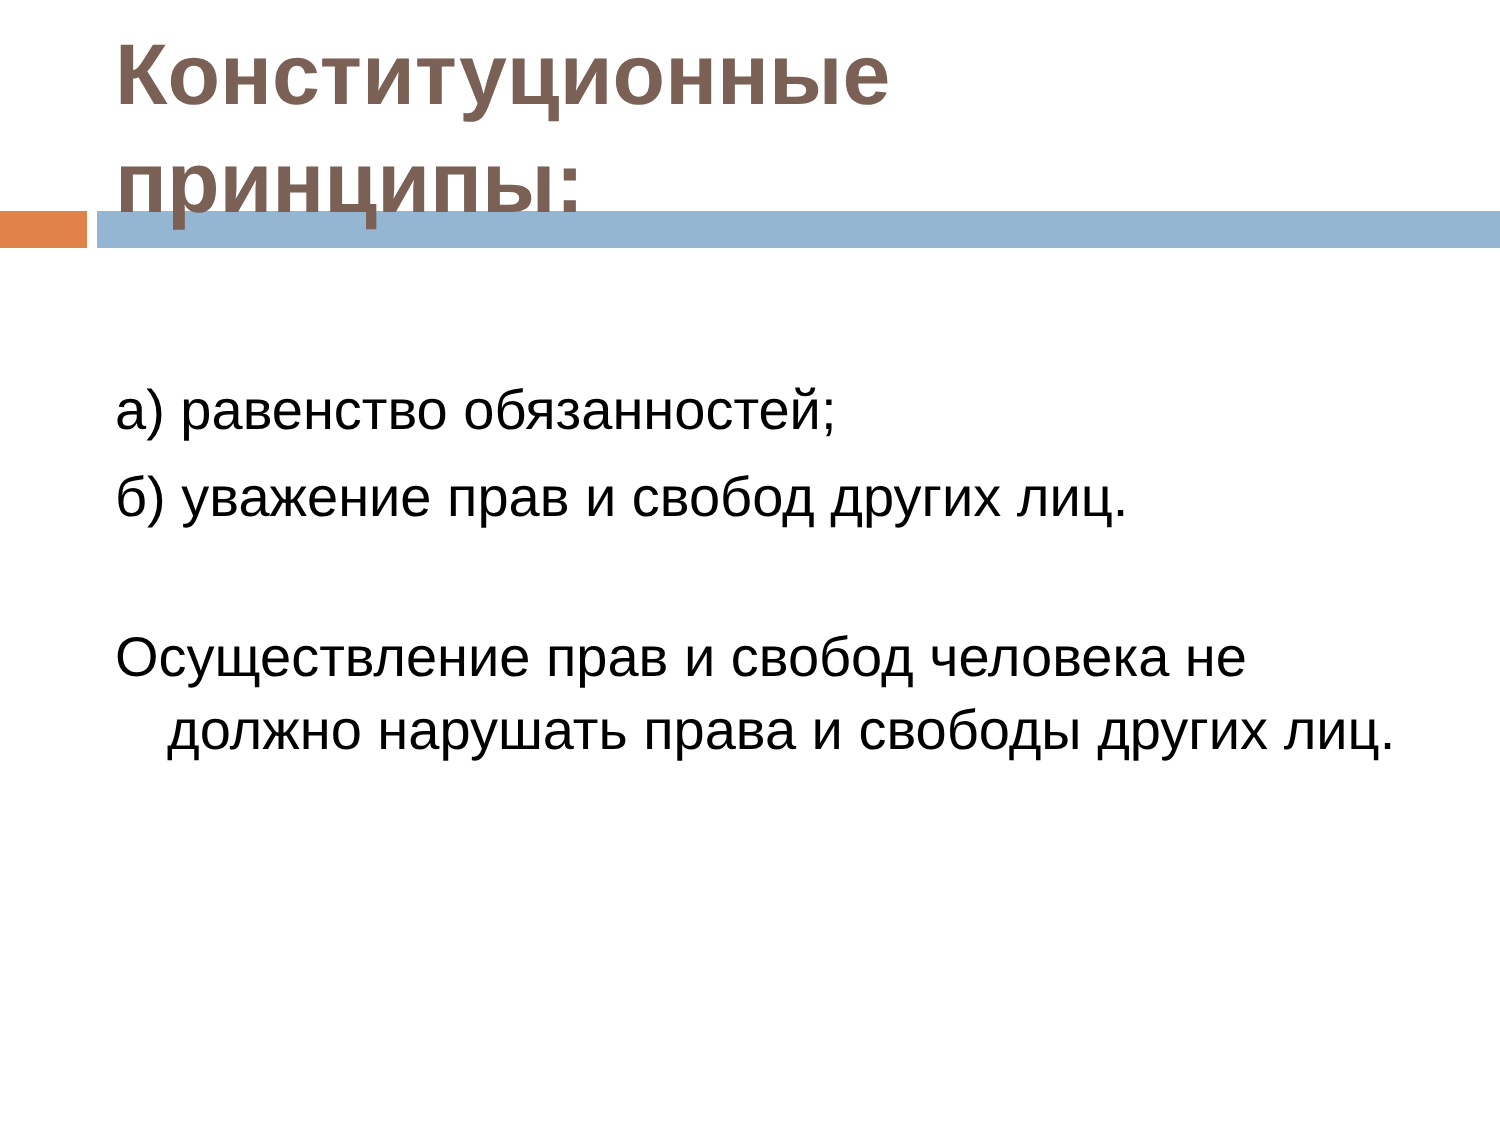Конституционные
принципы:
а) равенство обязанностей;
б) уважение прав и свобод других лиц.
Осуществление прав и свобод человека не должно нарушать права и свободы других лиц.